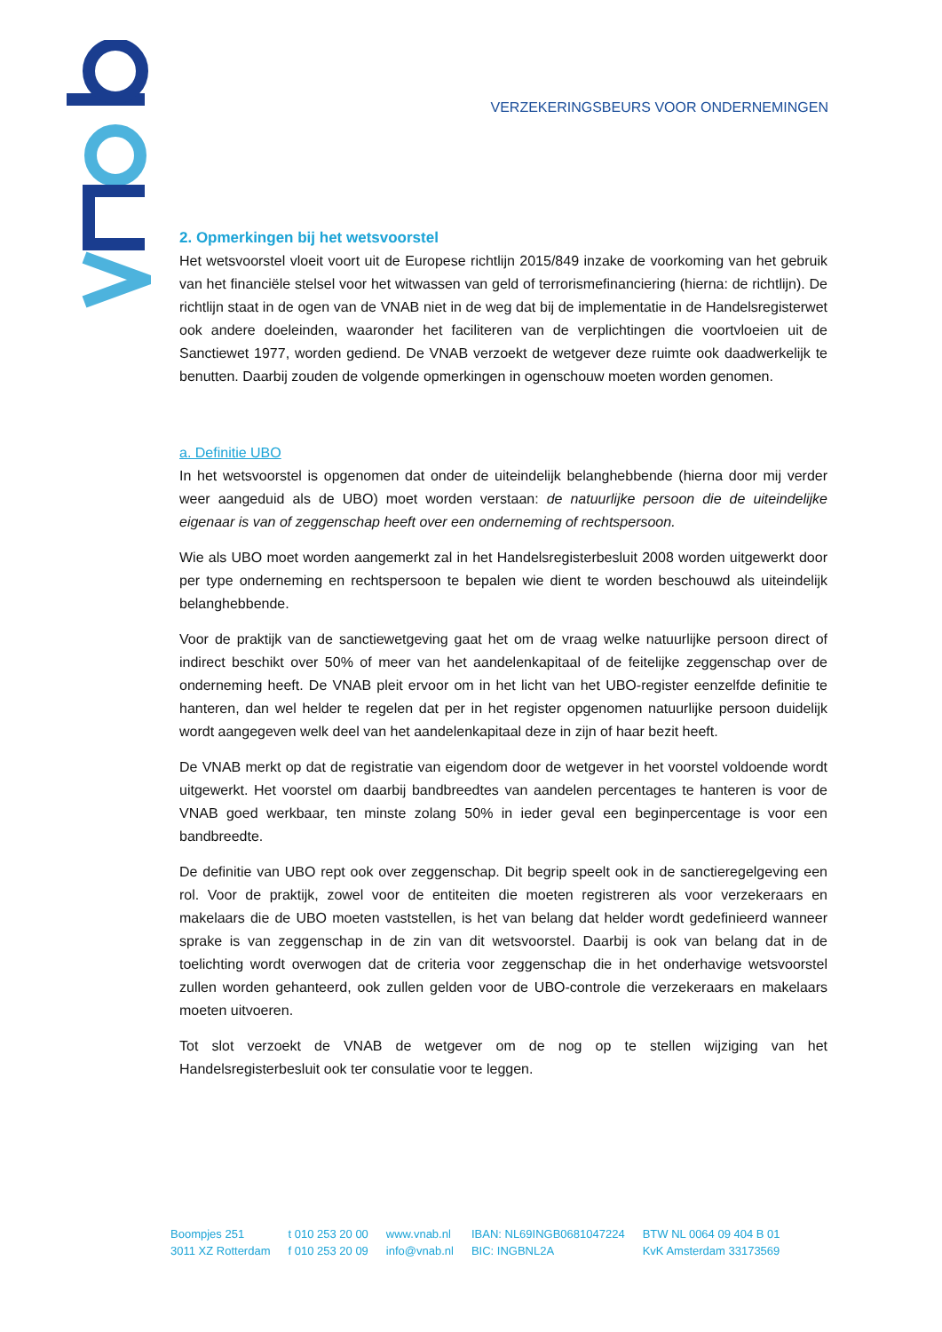VERZEKERINGSBEURS VOOR ONDERNEMINGEN
2. Opmerkingen bij het wetsvoorstel
Het wetsvoorstel vloeit voort uit de Europese richtlijn 2015/849 inzake de voorkoming van het gebruik van het financiële stelsel voor het witwassen van geld of terrorismefinanciering (hierna: de richtlijn). De richtlijn staat in de ogen van de VNAB niet in de weg dat bij de implementatie in de Handelsregisterwet ook andere doeleinden, waaronder het faciliteren van de verplichtingen die voortvloeien uit de Sanctiewet 1977, worden gediend. De VNAB verzoekt de wetgever deze ruimte ook daadwerkelijk te benutten. Daarbij zouden de volgende opmerkingen in ogenschouw moeten worden genomen.
a. Definitie UBO
In het wetsvoorstel is opgenomen dat onder de uiteindelijk belanghebbende (hierna door mij verder weer aangeduid als de UBO) moet worden verstaan: de natuurlijke persoon die de uiteindelijke eigenaar is van of zeggenschap heeft over een onderneming of rechtspersoon.
Wie als UBO moet worden aangemerkt zal in het Handelsregisterbesluit 2008 worden uitgewerkt door per type onderneming en rechtspersoon te bepalen wie dient te worden beschouwd als uiteindelijk belanghebbende.
Voor de praktijk van de sanctiewetgeving gaat het om de vraag welke natuurlijke persoon direct of indirect beschikt over 50% of meer van het aandelenkapitaal of de feitelijke zeggenschap over de onderneming heeft. De VNAB pleit ervoor om in het licht van het UBO-register eenzelfde definitie te hanteren, dan wel helder te regelen dat per in het register opgenomen natuurlijke persoon duidelijk wordt aangegeven welk deel van het aandelenkapitaal deze in zijn of haar bezit heeft.
De VNAB merkt op dat de registratie van eigendom door de wetgever in het voorstel voldoende wordt uitgewerkt. Het voorstel om daarbij bandbreedtes van aandelen percentages te hanteren is voor de VNAB goed werkbaar, ten minste zolang 50% in ieder geval een beginpercentage is voor een bandbreedte.
De definitie van UBO rept ook over zeggenschap. Dit begrip speelt ook in de sanctieregelgeving een rol. Voor de praktijk, zowel voor de entiteiten die moeten registreren als voor verzekeraars en makelaars die de UBO moeten vaststellen, is het van belang dat helder wordt gedefinieerd wanneer sprake is van zeggenschap in de zin van dit wetsvoorstel. Daarbij is ook van belang dat in de toelichting wordt overwogen dat de criteria voor zeggenschap die in het onderhavige wetsvoorstel zullen worden gehanteerd, ook zullen gelden voor de UBO-controle die verzekeraars en makelaars moeten uitvoeren.
Tot slot verzoekt de VNAB de wetgever om de nog op te stellen wijziging van het Handelsregisterbesluit ook ter consulatie voor te leggen.
Boompjes 251
3011 XZ Rotterdam
t 010 253 20 00
f 010 253 20 09
www.vnab.nl
info@vnab.nl
IBAN: NL69INGB0681047224
BIC: INGBNL2A
BTW NL 0064 09 404 B 01
KvK Amsterdam 33173569